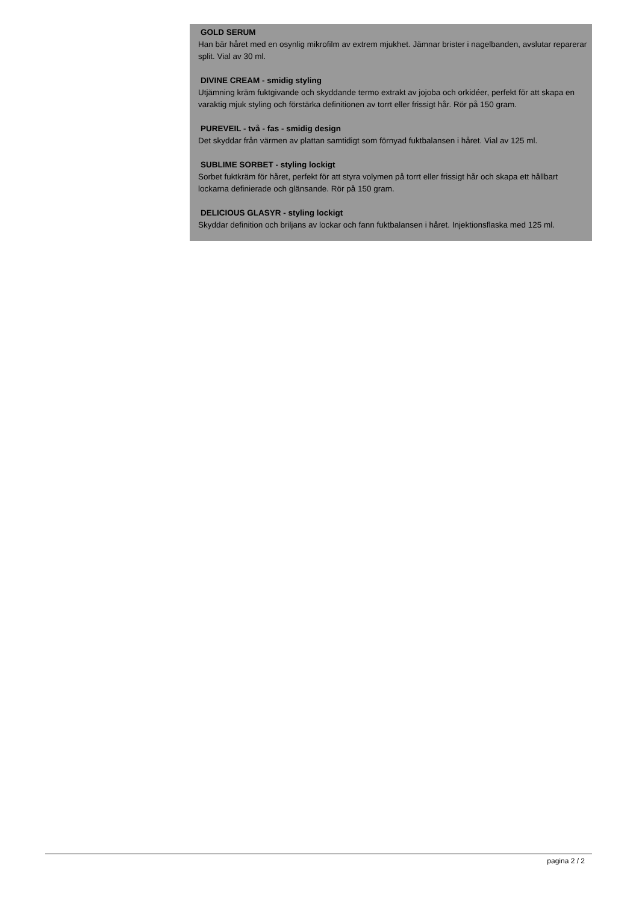GOLD SERUM
Han bär håret med en osynlig mikrofilm av extrem mjukhet. Jämnar brister i nagelbanden, avslutar reparerar split. Vial av 30 ml.
DIVINE CREAM - smidig styling
Utjämning kräm fuktgivande och skyddande termo extrakt av jojoba och orkidéer, perfekt för att skapa en varaktig mjuk styling och förstärka definitionen av torrt eller frissigt hår. Rör på 150 gram.
PUREVEIL - två - fas - smidig design
Det skyddar från värmen av plattan samtidigt som förnyad fuktbalansen i håret. Vial av 125 ml.
SUBLIME SORBET - styling lockigt
Sorbet fuktkräm för håret, perfekt för att styra volymen på torrt eller frissigt hår och skapa ett hållbart lockarna definierade och glänsande. Rör på 150 gram.
DELICIOUS GLASYR - styling lockigt
Skyddar definition och briljans av lockar och fann fuktbalansen i håret. Injektionsflaska med 125 ml.
pagina 2 / 2